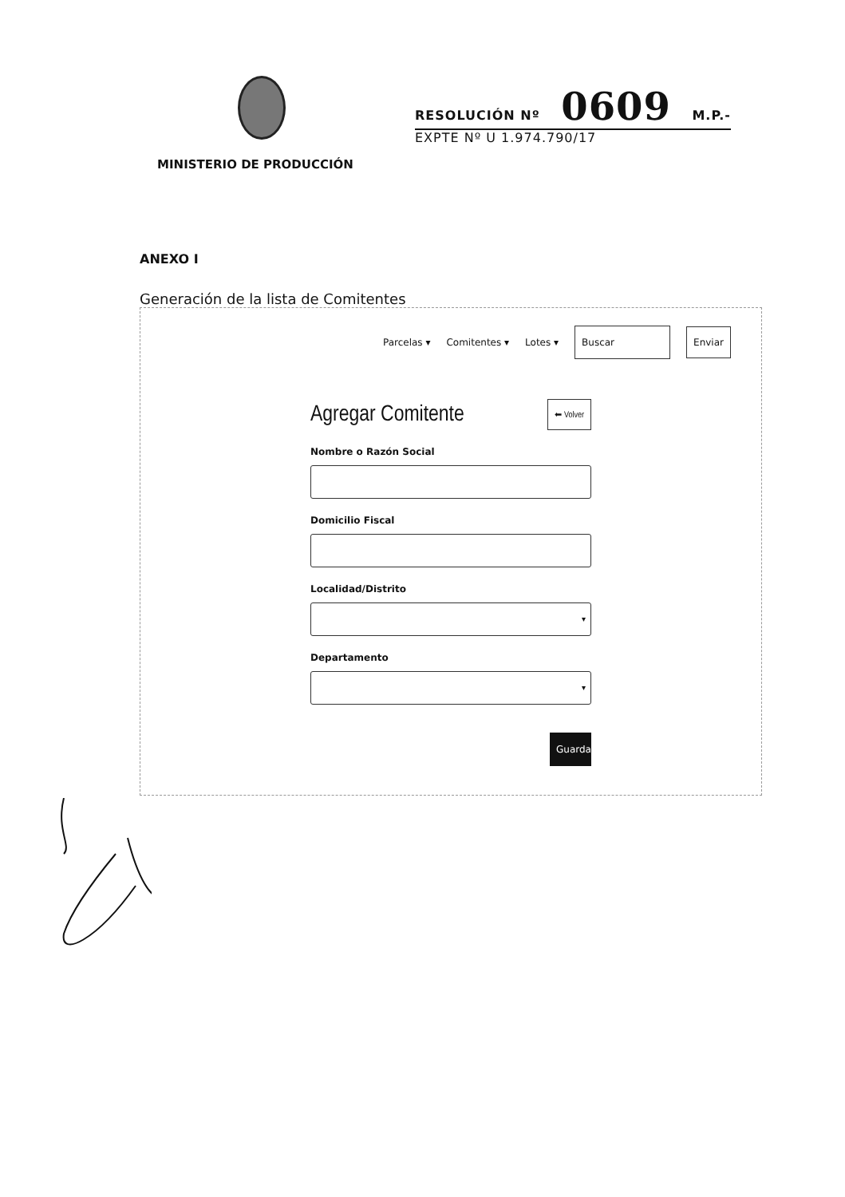MINISTERIO DE PRODUCCIÓN
RESOLUCIÓN Nº 0609 M.P.-
EXPTE Nº U 1.974.790/17
ANEXO I
Generación de la lista de Comitentes
Parcelas ▾ Comitentes ▾ Lotes ▾ Buscar Enviar
Agregar Comitente ⬅ Volver
Nombre o Razón Social
Domicilio Fiscal
Localidad/Distrito
▾
Departamento
▾
Guardar